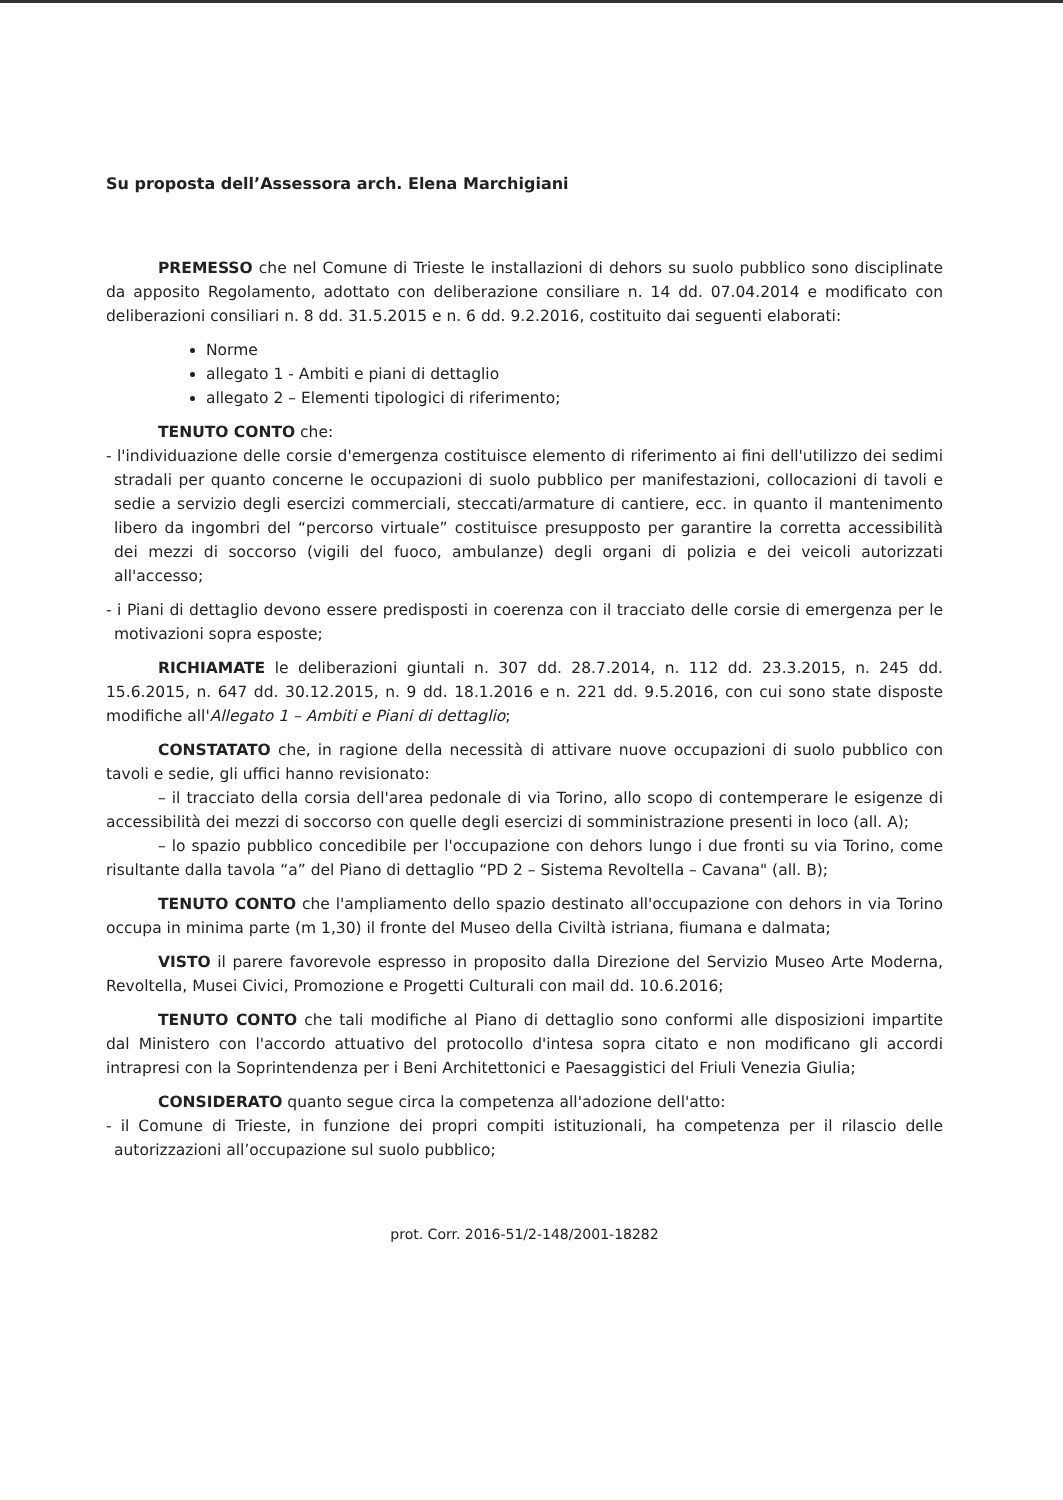Su proposta dell’Assessora arch. Elena Marchigiani
PREMESSO che nel Comune di Trieste le installazioni di dehors su suolo pubblico sono disciplinate da apposito Regolamento, adottato con deliberazione consiliare n. 14 dd. 07.04.2014 e modificato con deliberazioni consiliari n. 8 dd. 31.5.2015 e n. 6 dd. 9.2.2016, costituito dai seguenti elaborati:
Norme
allegato 1 - Ambiti e piani di dettaglio
allegato 2 – Elementi tipologici di riferimento;
TENUTO CONTO che:
- l'individuazione delle corsie d'emergenza costituisce elemento di riferimento ai fini dell'utilizzo dei sedimi stradali per quanto concerne le occupazioni di suolo pubblico per manifestazioni, collocazioni di tavoli e sedie a servizio degli esercizi commerciali, steccati/armature di cantiere, ecc. in quanto il mantenimento libero da ingombri del “percorso virtuale” costituisce presupposto per garantire la corretta accessibilità dei mezzi di soccorso (vigili del fuoco, ambulanze) degli organi di polizia e dei veicoli autorizzati all'accesso;
- i Piani di dettaglio devono essere predisposti in coerenza con il tracciato delle corsie di emergenza per le motivazioni sopra esposte;
RICHIAMATE le deliberazioni giuntali n. 307 dd. 28.7.2014, n. 112 dd. 23.3.2015, n. 245 dd. 15.6.2015, n. 647 dd. 30.12.2015, n. 9 dd. 18.1.2016 e n. 221 dd. 9.5.2016, con cui sono state disposte modifiche all'Allegato 1 – Ambiti e Piani di dettaglio;
CONSTATATO che, in ragione della necessità di attivare nuove occupazioni di suolo pubblico con tavoli e sedie, gli uffici hanno revisionato:
– il tracciato della corsia dell'area pedonale di via Torino, allo scopo di contemperare le esigenze di accessibilità dei mezzi di soccorso con quelle degli esercizi di somministrazione presenti in loco (all. A);
– lo spazio pubblico concedibile per l'occupazione con dehors lungo i due fronti su via Torino, come risultante dalla tavola “a” del Piano di dettaglio “PD 2 – Sistema Revoltella – Cavana" (all. B);
TENUTO CONTO che l'ampliamento dello spazio destinato all'occupazione con dehors in via Torino occupa in minima parte (m 1,30) il fronte del Museo della Civiltà istriana, fiumana e dalmata;
VISTO il parere favorevole espresso in proposito dalla Direzione del Servizio Museo Arte Moderna, Revoltella, Musei Civici, Promozione e Progetti Culturali con mail dd. 10.6.2016;
TENUTO CONTO che tali modifiche al Piano di dettaglio sono conformi alle disposizioni impartite dal Ministero con l'accordo attuativo del protocollo d'intesa sopra citato e non modificano gli accordi intrapresi con la Soprintendenza per i Beni Architettonici e Paesaggistici del Friuli Venezia Giulia;
CONSIDERATO quanto segue circa la competenza all'adozione dell'atto:
- il Comune di Trieste, in funzione dei propri compiti istituzionali, ha competenza per il rilascio delle autorizzazioni all’occupazione sul suolo pubblico;
prot. Corr. 2016-51/2-148/2001-18282